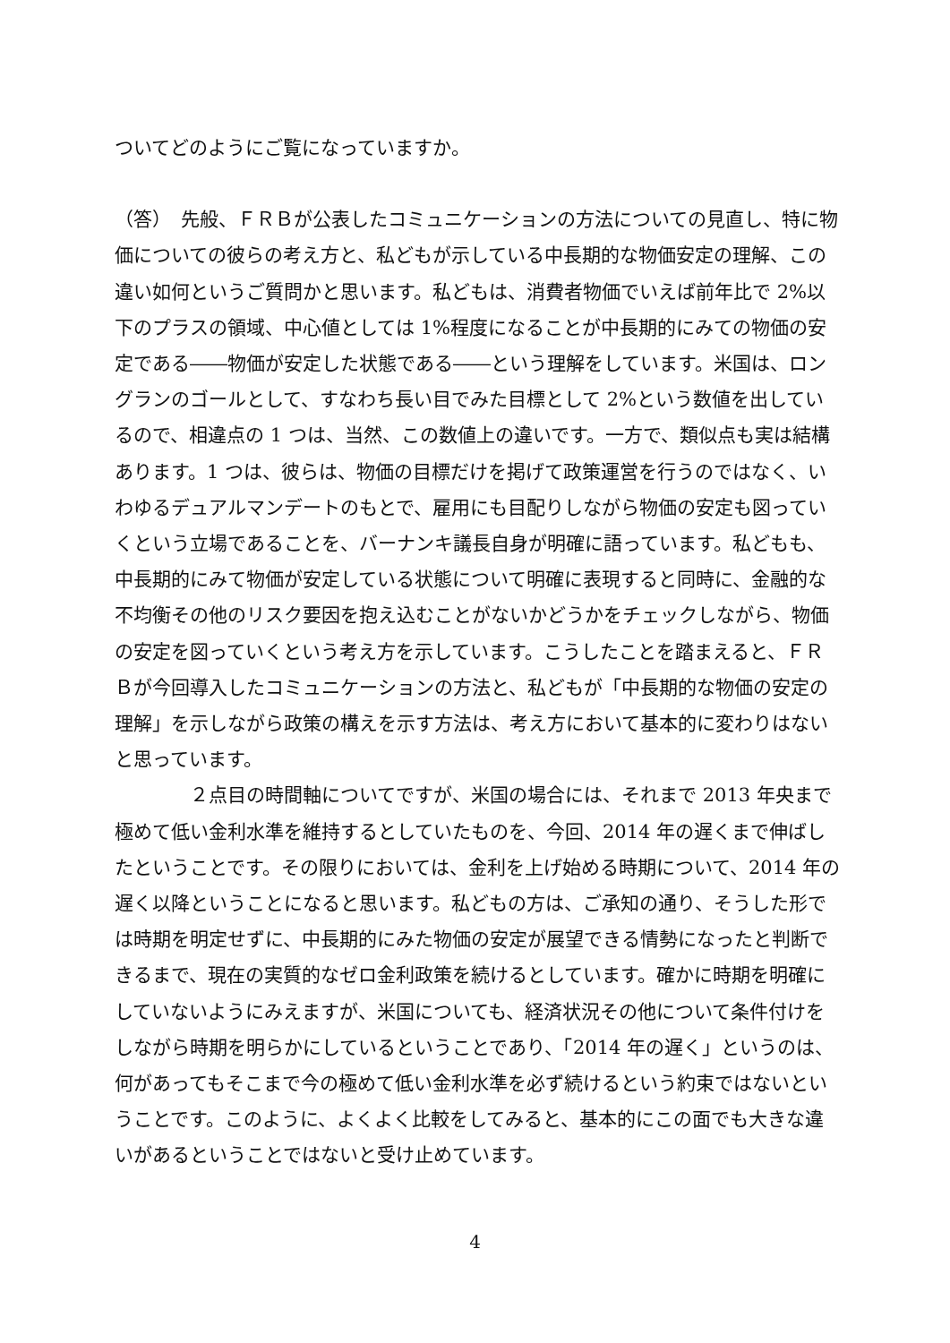ついてどのようにご覧になっていますか。
（答）　先般、ＦＲＢが公表したコミュニケーションの方法についての見直し、特に物価についての彼らの考え方と、私どもが示している中長期的な物価安定の理解、この違い如何というご質問かと思います。私どもは、消費者物価でいえば前年比で 2%以下のプラスの領域、中心値としては 1%程度になることが中長期的にみての物価の安定である――物価が安定した状態である――という理解をしています。米国は、ロングランのゴールとして、すなわち長い目でみた目標として 2%という数値を出しているので、相違点の 1 つは、当然、この数値上の違いです。一方で、類似点も実は結構あります。1 つは、彼らは、物価の目標だけを掲げて政策運営を行うのではなく、いわゆるデュアルマンデートのもとで、雇用にも目配りしながら物価の安定も図っていくという立場であることを、バーナンキ議長自身が明確に語っています。私どもも、中長期的にみて物価が安定している状態について明確に表現すると同時に、金融的な不均衡その他のリスク要因を抱え込むことがないかどうかをチェックしながら、物価の安定を図っていくという考え方を示しています。こうしたことを踏まえると、ＦＲＢが今回導入したコミュニケーションの方法と、私どもが「中長期的な物価の安定の理解」を示しながら政策の構えを示す方法は、考え方において基本的に変わりはないと思っています。
　　　　２点目の時間軸についてですが、米国の場合には、それまで 2013 年央まで極めて低い金利水準を維持するとしていたものを、今回、2014 年の遅くまで伸ばしたということです。その限りにおいては、金利を上げ始める時期について、2014 年の遅く以降ということになると思います。私どもの方は、ご承知の通り、そうした形では時期を明定せずに、中長期的にみた物価の安定が展望できる情勢になったと判断できるまで、現在の実質的なゼロ金利政策を続けるとしています。確かに時期を明確にしていないようにみえますが、米国についても、経済状況その他について条件付けをしながら時期を明らかにしているということであり、「2014 年の遅く」というのは、何があってもそこまで今の極めて低い金利水準を必ず続けるという約束ではないということです。このように、よくよく比較をしてみると、基本的にこの面でも大きな違いがあるということではないと受け止めています。
4